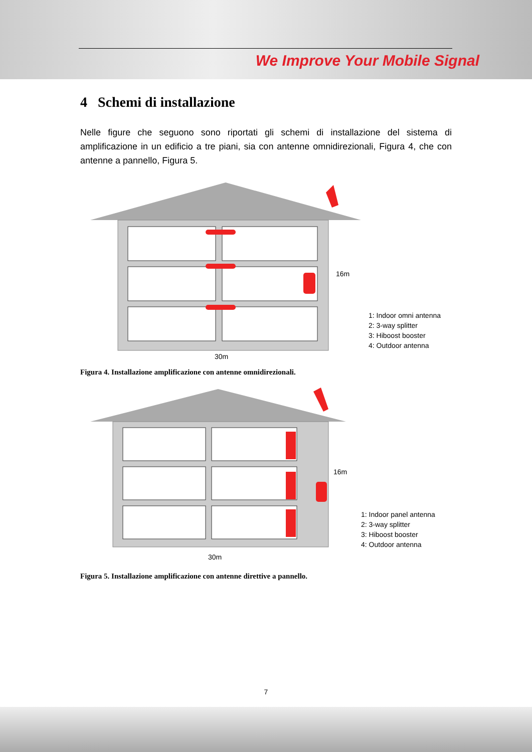We Improve Your Mobile Signal
4 Schemi di installazione
Nelle figure che seguono sono riportati gli schemi di installazione del sistema di amplificazione in un edificio a tre piani, sia con antenne omnidirezionali, Figura 4, che con antenne a pannello, Figura 5.
16m
30m
1: Indoor omni antenna
2: 3-way splitter
3: Hiboost booster
4: Outdoor antenna
Figura 4. Installazione amplificazione con antenne omnidirezionali.
16m
30m
1: Indoor panel antenna
2: 3-way splitter
3: Hiboost booster
4: Outdoor antenna
Figura 5. Installazione amplificazione con antenne direttive a pannello.
7